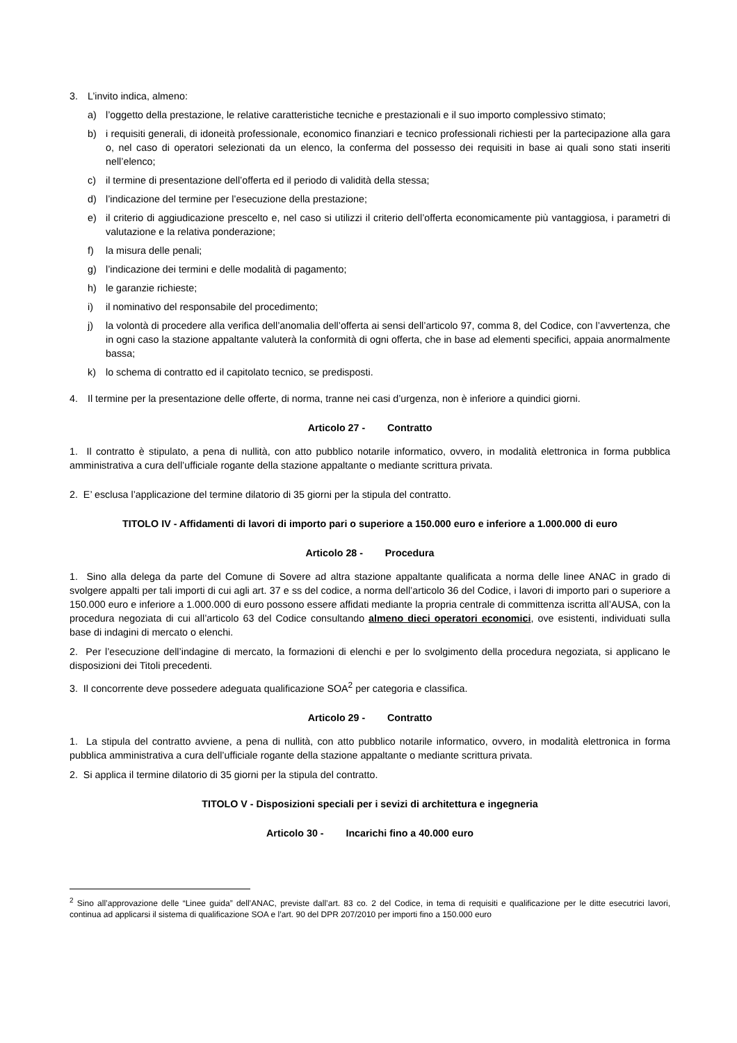3. L’invito indica, almeno:
a) l’oggetto della prestazione, le relative caratteristiche tecniche e prestazionali e il suo importo complessivo stimato;
b) i requisiti generali, di idoneità professionale, economico finanziari e tecnico professionali richiesti per la partecipazione alla gara o, nel caso di operatori selezionati da un elenco, la conferma del possesso dei requisiti in base ai quali sono stati inseriti nell’elenco;
c) il termine di presentazione dell’offerta ed il periodo di validità della stessa;
d) l’indicazione del termine per l’esecuzione della prestazione;
e) il criterio di aggiudicazione prescelto e, nel caso si utilizzi il criterio dell’offerta economicamente più vantaggiosa, i parametri di valutazione e la relativa ponderazione;
f) la misura delle penali;
g) l’indicazione dei termini e delle modalità di pagamento;
h) le garanzie richieste;
i) il nominativo del responsabile del procedimento;
j) la volontà di procedere alla verifica dell’anomalia dell’offerta ai sensi dell’articolo 97, comma 8, del Codice, con l’avvertenza, che in ogni caso la stazione appaltante valuterà la conformità di ogni offerta, che in base ad elementi specifici, appaia anormalmente bassa;
k) lo schema di contratto ed il capitolato tecnico, se predisposti.
4. Il termine per la presentazione delle offerte, di norma, tranne nei casi d’urgenza, non è inferiore a quindici giorni.
Articolo 27 - Contratto
1. Il contratto è stipulato, a pena di nullità, con atto pubblico notarile informatico, ovvero, in modalità elettronica in forma pubblica amministrativa a cura dell’ufficiale rogante della stazione appaltante o mediante scrittura privata.
2. E’ esclusa l’applicazione del termine dilatorio di 35 giorni per la stipula del contratto.
TITOLO IV - Affidamenti di lavori di importo pari o superiore a 150.000 euro e inferiore a 1.000.000 di euro
Articolo 28 - Procedura
1. Sino alla delega da parte del Comune di Sovere ad altra stazione appaltante qualificata a norma delle linee ANAC in grado di svolgere appalti per tali importi di cui agli art. 37 e ss del codice, a norma dell’articolo 36 del Codice, i lavori di importo pari o superiore a 150.000 euro e inferiore a 1.000.000 di euro possono essere affidati mediante la propria centrale di committenza iscritta all’AUSA, con la procedura negoziata di cui all’articolo 63 del Codice consultando almeno dieci operatori economici, ove esistenti, individuati sulla base di indagini di mercato o elenchi.
2. Per l’esecuzione dell’indagine di mercato, la formazioni di elenchi e per lo svolgimento della procedura negoziata, si applicano le disposizioni dei Titoli precedenti.
3. Il concorrente deve possedere adeguata qualificazione SOA<sup>2</sup> per categoria e classifica.
Articolo 29 - Contratto
1. La stipula del contratto avviene, a pena di nullità, con atto pubblico notarile informatico, ovvero, in modalità elettronica in forma pubblica amministrativa a cura dell’ufficiale rogante della stazione appaltante o mediante scrittura privata.
2. Si applica il termine dilatorio di 35 giorni per la stipula del contratto.
TITOLO V - Disposizioni speciali per i sevizi di architettura e ingegneria
Articolo 30 - Incarichi fino a 40.000 euro
<sup>2</sup> Sino all’approvazione delle “Linee guida” dell’ANAC, previste dall’art. 83 co. 2 del Codice, in tema di requisiti e qualificazione per le ditte esecutrici lavori, continua ad applicarsi il sistema di qualificazione SOA e l’art. 90 del DPR 207/2010 per importi fino a 150.000 euro